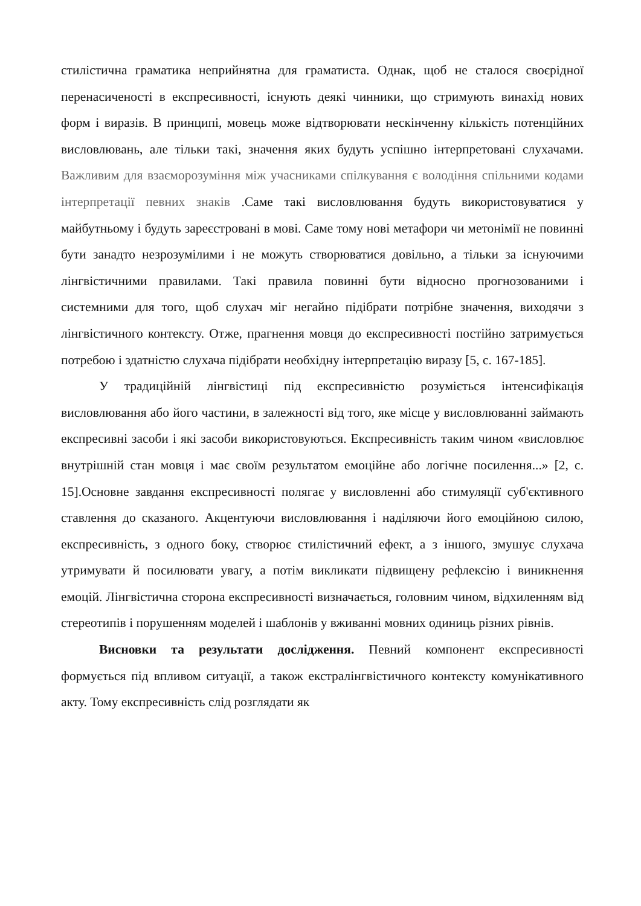стилістична граматика неприйнятна для граматиста. Однак, щоб не сталося своєрідної перенасиченості в експресивності, існують деякі чинники, що стримують винахід нових форм і виразів. В принципі, мовець може відтворювати нескінченну кількість потенційних висловлювань, але тільки такі, значення яких будуть успішно інтерпретовані слухачами. Важливим для взаєморозуміння між учасниками спілкування є володіння спільними кодами інтерпретації певних знаків .Саме такі висловлювання будуть використовуватися у майбутньому і будуть зареєстровані в мові. Саме тому нові метафори чи метонімії не повинні бути занадто незрозумілими і не можуть створюватися довільно, а тільки за існуючими лінгвістичними правилами. Такі правила повинні бути відносно прогнозованими і системними для того, щоб слухач міг негайно підібрати потрібне значення, виходячи з лінгвістичного контексту. Отже, прагнення мовця до експресивності постійно затримується потребою і здатністю слухача підібрати необхідну інтерпретацію виразу [5, с. 167-185].
У традиційній лінгвістиці під експресивністю розуміється інтенсифікація висловлювання або його частини, в залежності від того, яке місце у висловлюванні займають експресивні засоби і які засоби використовуються. Експресивність таким чином «висловлює внутрішній стан мовця і має своїм результатом емоційне або логічне посилення...» [2, с. 15].Основне завдання експресивності полягає у висловленні або стимуляції суб'єктивного ставлення до сказаного. Акцентуючи висловлювання і наділяючи його емоційною силою, експресивність, з одного боку, створює стилістичний ефект, а з іншого, змушує слухача утримувати й посилювати увагу, а потім викликати підвищену рефлексію і виникнення емоцій. Лінгвістична сторона експресивності визначається, головним чином, відхиленням від стереотипів і порушенням моделей і шаблонів у вживанні мовних одиниць різних рівнів.
Висновки та результати дослідження. Певний компонент експресивності формується під впливом ситуації, а також екстралінгвістичного контексту комунікативного акту. Тому експресивність слід розглядати як